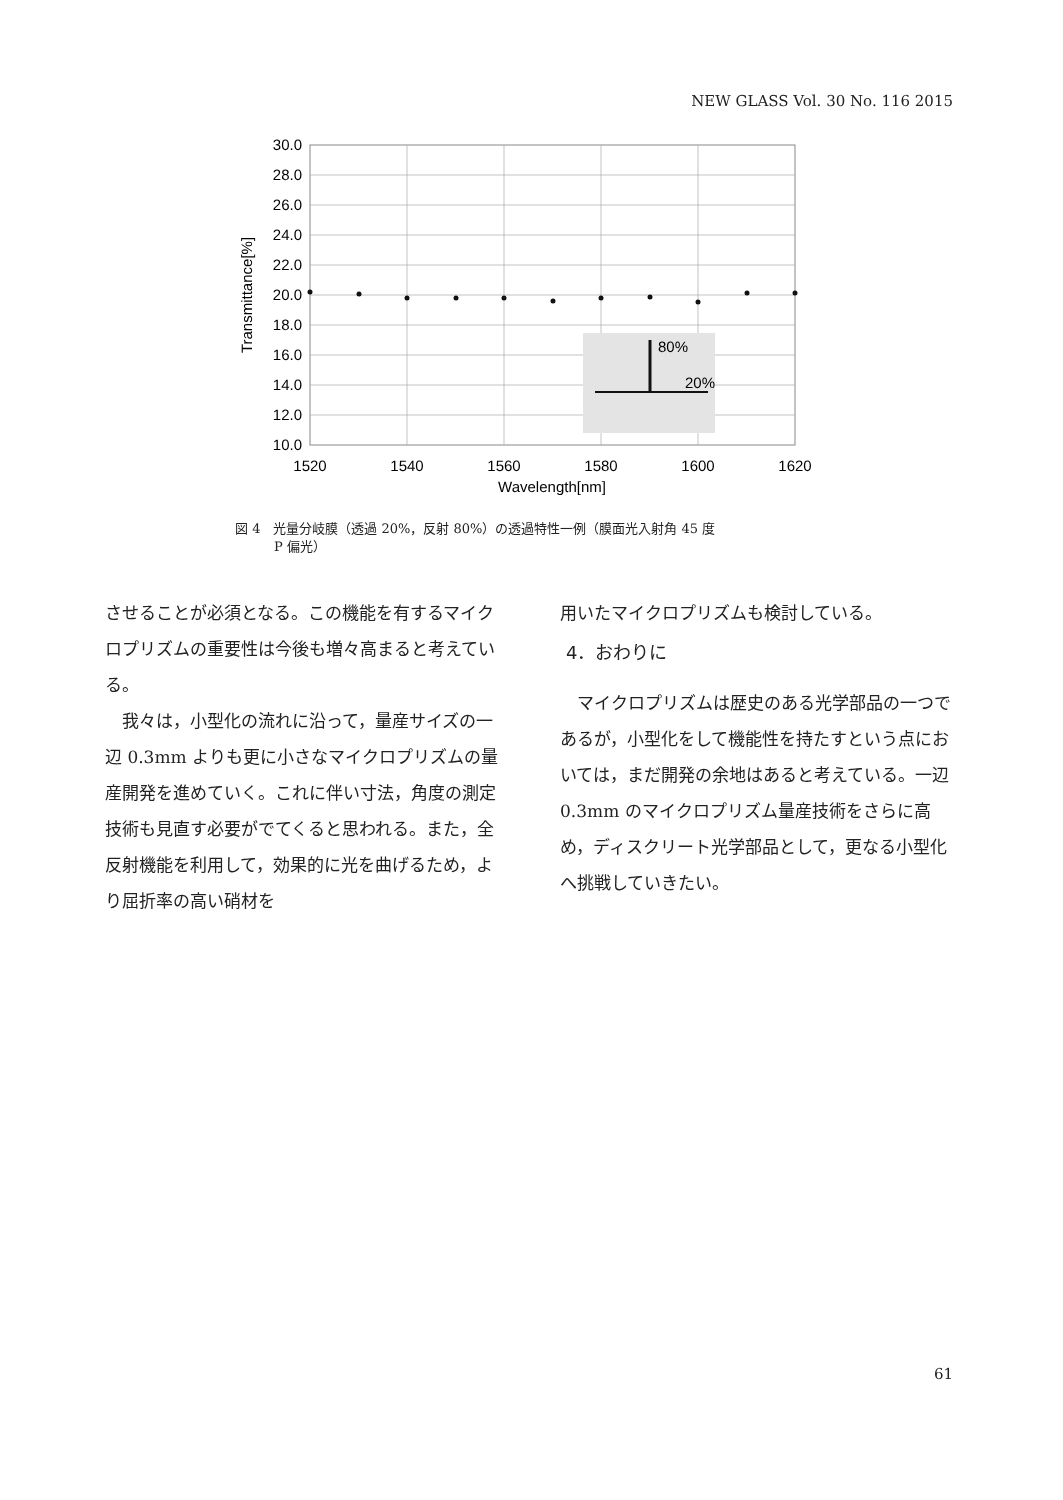NEW GLASS Vol. 30 No. 116 2015
30.0
28.0
26.0
24.0
22.0
20.0
18.0
16.0
14.0
12.0
10.0
1520
1540
1560
1580
1600
1620
Wavelength[nm]
Transmittance[%]
80%
20%
図 4　光量分岐膜（透過 20%，反射 80%）の透過特性一例（膜面光入射角 45 度
　　　P 偏光）
させることが必須となる。この機能を有するマイクロプリズムの重要性は今後も増々高まると考えている。
　我々は，小型化の流れに沿って，量産サイズの一辺 0.3mm よりも更に小さなマイクロプリズムの量産開発を進めていく。これに伴い寸法，角度の測定技術も見直す必要がでてくると思われる。また，全反射機能を利用して，効果的に光を曲げるため，より屈折率の高い硝材を
用いたマイクロプリズムも検討している。
4．おわりに
　マイクロプリズムは歴史のある光学部品の一つであるが，小型化をして機能性を持たすという点においては，まだ開発の余地はあると考えている。一辺 0.3mm のマイクロプリズム量産技術をさらに高め，ディスクリート光学部品として，更なる小型化へ挑戦していきたい。
61